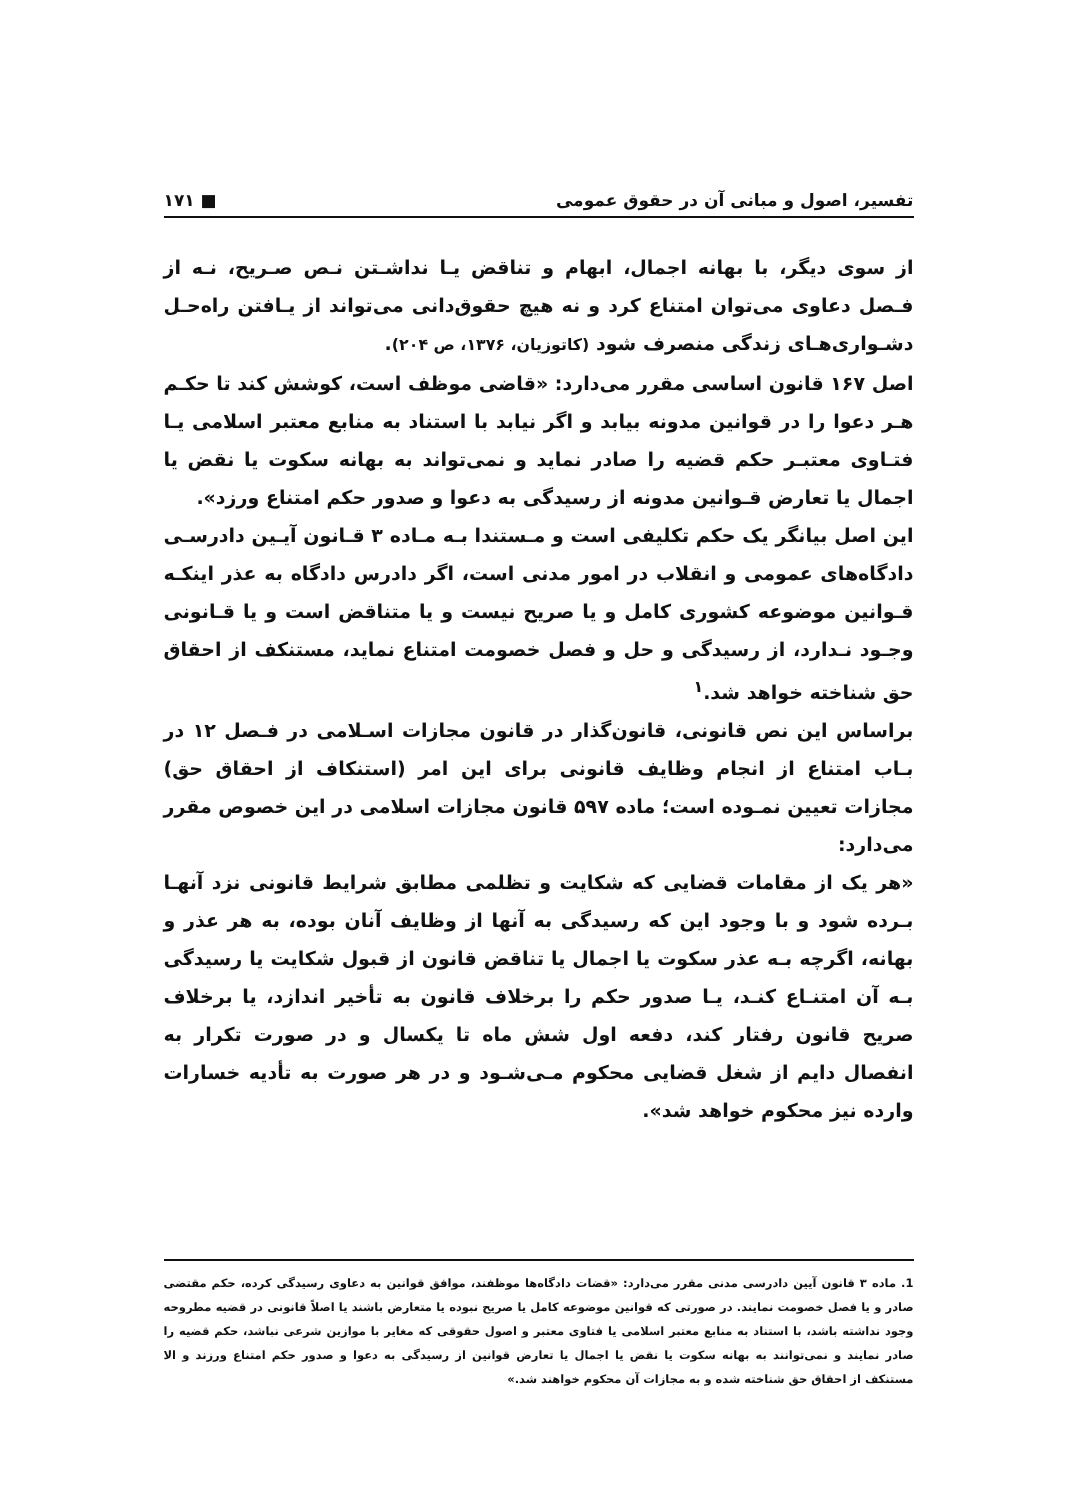تفسیر، اصول و مبانی آن در حقوق عمومی ■ ۱۷۱
از سوی دیگر، با بهانه اجمال، ابهام و تناقض یـا نداشـتن نـص صـریح، نـه از فـصل دعاوی می‌توان امتناع کرد و نه هیچ حقوق‌دانی می‌تواند از یـافتن راه‌حـل دشـواری‌هـای زندگی منصرف شود (کاتوزیان، ۱۳۷۶، ص ۲۰۴).
اصل ۱۶۷ قانون اساسی مقرر می‌دارد: «قاضی موظف است، کوشش کند تا حکـم هـر دعوا را در قوانین مدونه بیابد و اگر نیابد با استناد به منابع معتبر اسلامی یـا فتـاوی معتبـر حکم قضیه را صادر نماید و نمی‌تواند به بهانه سکوت یا نقض یا اجمال یا تعارض قـوانین مدونه از رسیدگی به دعوا و صدور حکم امتناع ورزد».
این اصل بیانگر یک حکم تکلیفی است و مـستندا بـه مـاده ۳ قـانون آیـین دادرسـی دادگاه‌های عمومی و انقلاب در امور مدنی است، اگر دادرس دادگاه به عذر اینکـه قـوانین موضوعه کشوری کامل و یا صریح نیست و یا متناقض است و یا قـانونی وجـود نـدارد، از رسیدگی و حل و فصل خصومت امتناع نماید، مستنکف از احقاق حق شناخته خواهد شد.<sup>۱</sup>
براساس این نص قانونی، قانون‌گذار در قانون مجازات اسـلامی در فـصل ۱۲ در بـاب امتناع از انجام وظایف قانونی برای این امر (استنکاف از احقاق حق) مجازات تعیین نمـوده است؛ ماده ۵۹۷ قانون مجازات اسلامی در این خصوص مقرر می‌دارد:
«هر یک از مقامات قضایی که شکایت و تظلمی مطابق شرایط قانونی نزد آنهـا بـرده شود و با وجود این که رسیدگی به آنها از وظایف آنان بوده، به هر عذر و بهانه، اگرچه بـه عذر سکوت یا اجمال یا تناقض قانون از قبول شکایت یا رسیدگی بـه آن امتنـاع کنـد، یـا صدور حکم را برخلاف قانون به تأخیر اندازد، یا برخلاف صریح قانون رفتار کند، دفعه اول شش ماه تا یکسال و در صورت تکرار به انفصال دایم از شغل قضایی محکوم مـی‌شـود و در هر صورت به تأدیه خسارات وارده نیز محکوم خواهد شد».
1. ماده ۳ قانون آیین دادرسی مدنی مقرر می‌دارد: «قضات دادگاه‌ها موظفند، موافق قوانین به دعاوی رسیدگی کرده، حکم مقتضی صادر و یا فصل خصومت نمایند. در صورتی که قوانین موضوعه کامل یا صریح نبوده یا متعارض باشند یا اصلاً قانونی در قضیه مطروحه وجود نداشته باشد، با استناد به منابع معتبر اسلامی یا فتاوی معتبر و اصول حقوقی که مغایر با موازین شرعی نباشد، حکم قضیه را صادر نمایند و نمی‌توانند به بهانه سکوت یا نقض یا اجمال یا تعارض قوانین از رسیدگی به دعوا و صدور حکم امتناع ورزند و الا مستنکف از احقاق حق شناخته شده و به مجازات آن محکوم خواهند شد.»